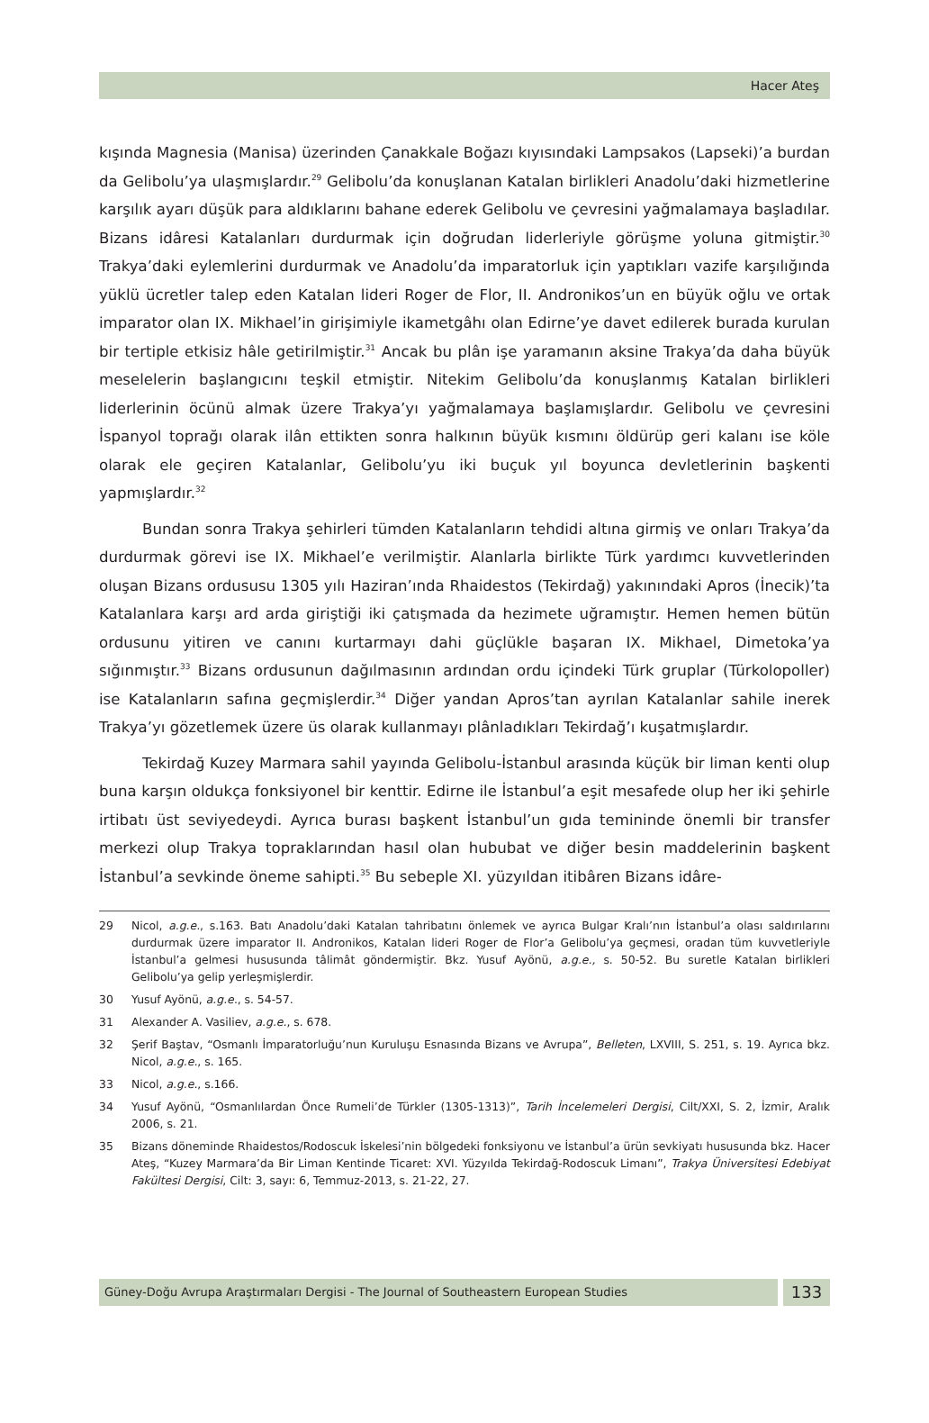Hacer Ateş
kışında Magnesia (Manisa) üzerinden Çanakkale Boğazı kıyısındaki Lampsakos (Lapseki)’a burdan da Gelibolu’ya ulaşmışlardır.<sup>29</sup> Gelibolu’da konuşlanan Katalan birlikleri Anadolu’daki hizmetlerine karşılık ayarı düşük para aldıklarını bahane ederek Gelibolu ve çevresini yağmalamaya başladılar. Bizans idâresi Katalanları durdurmak için doğrudan liderleriyle görüşme yoluna gitmiştir.<sup>30</sup> Trakya’daki eylemlerini durdurmak ve Anadolu’da imparatorluk için yaptıkları vazife karşılığında yüklü ücretler talep eden Katalan lideri Roger de Flor, II. Andronikos’un en büyük oğlu ve ortak imparator olan IX. Mikhael’in girişimiyle ikametgâhı olan Edirne’ye davet edilerek burada kurulan bir tertiple etkisiz hâle getirilmiştir.<sup>31</sup> Ancak bu plân işe yaramanın aksine Trakya’da daha büyük meselelerin başlangıcını teşkil etmiştir. Nitekim Gelibolu’da konuşlanmış Katalan birlikleri liderlerinin öcünü almak üzere Trakya’yı yağmalamaya başlamışlardır. Gelibolu ve çevresini İspanyol toprağı olarak ilân ettikten sonra halkının büyük kısmını öldürüp geri kalanı ise köle olarak ele geçiren Katalanlar, Gelibolu’yu iki buçuk yıl boyunca devletlerinin başkenti yapmışlardır.<sup>32</sup>
Bundan sonra Trakya şehirleri tümden Katalanların tehdidi altına girmiş ve onları Trakya’da durdurmak görevi ise IX. Mikhael’e verilmiştir. Alanlarla birlikte Türk yardımcı kuvvetlerinden oluşan Bizans ordususu 1305 yılı Haziran’ında Rhaidestos (Tekirdağ) yakınındaki Apros (İnecik)’ta Katalanlara karşı ard arda giriştiği iki çatışmada da hezimete uğramıştır. Hemen hemen bütün ordusunu yitiren ve canını kurtarmayı dahi güçlükle başaran IX. Mikhael, Dimetoka’ya sığınmıştır.<sup>33</sup> Bizans ordusunun dağılmasının ardından ordu içindeki Türk gruplar (Türkolopoller) ise Katalanların safına geçmişlerdir.<sup>34</sup> Diğer yandan Apros’tan ayrılan Katalanlar sahile inerek Trakya’yı gözetlemek üzere üs olarak kullanmayı plânladıkları Tekirdağ’ı kuşatmışlardır.
Tekirdağ Kuzey Marmara sahil yayında Gelibolu-İstanbul arasında küçük bir liman kenti olup buna karşın oldukça fonksiyonel bir kenttir. Edirne ile İstanbul’a eşit mesafede olup her iki şehirle irtibatı üst seviyedeydi. Ayrıca burası başkent İstanbul’un gıda temininde önemli bir transfer merkezi olup Trakya topraklarından hasıl olan hububat ve diğer besin maddelerinin başkent İstanbul’a sevkinde öneme sahipti.<sup>35</sup> Bu sebeple XI. yüzyıldan itibâren Bizans idâre-
29 Nicol, a.g.e., s.163. Batı Anadolu’daki Katalan tahribatını önlemek ve ayrıca Bulgar Kralı’nın İstanbul’a olası saldırılarını durdurmak üzere imparator II. Andronikos, Katalan lideri Roger de Flor’a Gelibolu’ya geçmesi, oradan tüm kuvvetleriyle İstanbul’a gelmesi hususunda tâlimât göndermiştir. Bkz. Yusuf Ayönü, a.g.e., s. 50-52. Bu suretle Katalan birlikleri Gelibolu’ya gelip yerleşmişlerdir.
30 Yusuf Ayönü, a.g.e., s. 54-57.
31 Alexander A. Vasiliev, a.g.e., s. 678.
32 Şerif Baştav, “Osmanlı İmparatorluğu’nun Kuruluşu Esnasında Bizans ve Avrupa”, Belleten, LXVIII, S. 251, s. 19. Ayrıca bkz. Nicol, a.g.e., s. 165.
33 Nicol, a.g.e., s.166.
34 Yusuf Ayönü, “Osmanlılardan Önce Rumeli’de Türkler (1305-1313)”, Tarih İncelemeleri Dergisi, Cilt/XXI, S. 2, İzmir, Aralık 2006, s. 21.
35 Bizans döneminde Rhaidestos/Rodoscuk İskelesi’nin bölgedeki fonksiyonu ve İstanbul’a ürün sevkiyatı hususunda bkz. Hacer Ateş, “Kuzey Marmara’da Bir Liman Kentinde Ticaret: XVI. Yüzyılda Tekirdağ-Rodoscuk Limanı”, Trakya Üniversitesi Edebiyat Fakültesi Dergisi, Cilt: 3, sayı: 6, Temmuz-2013, s. 21-22, 27.
Güney-Doğu Avrupa Araştırmaları Dergisi - The Journal of Southeastern European Studies
133